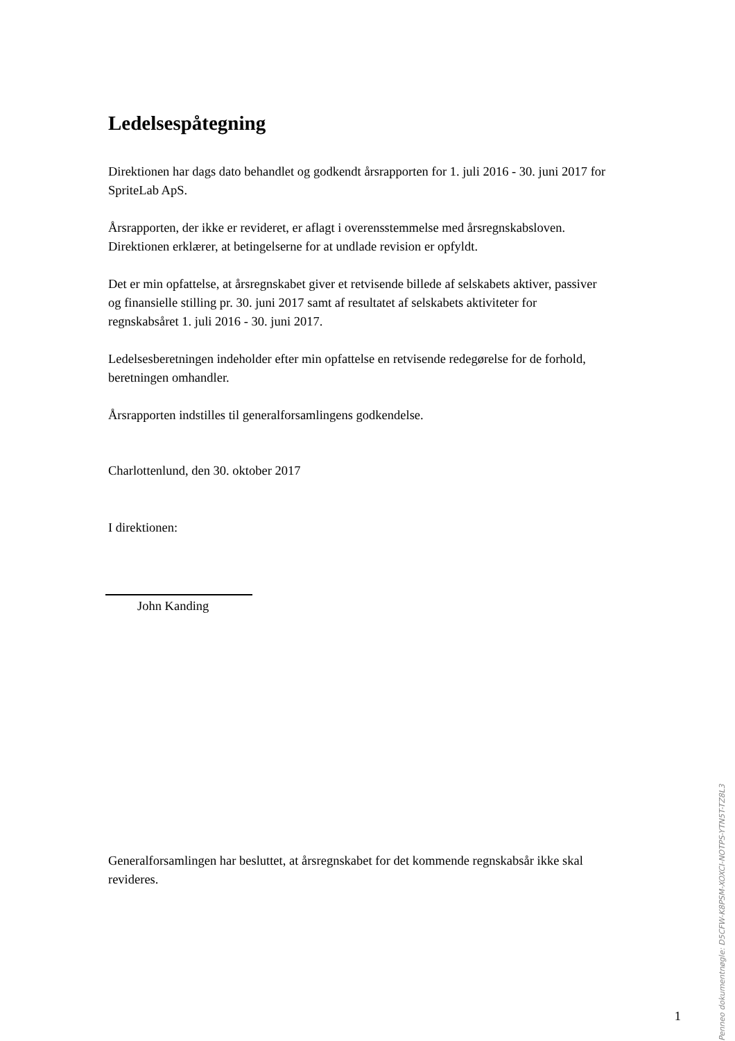Ledelsespåtegning
Direktionen har dags dato behandlet og godkendt årsrapporten for 1. juli 2016 - 30. juni 2017 for SpriteLab ApS.
Årsrapporten, der ikke er revideret, er aflagt i overensstemmelse med årsregnskabsloven. Direktionen erklærer, at betingelserne for at undlade revision er opfyldt.
Det er min opfattelse, at årsregnskabet giver et retvisende billede af selskabets aktiver, passiver og finansielle stilling pr. 30. juni 2017 samt af resultatet af selskabets aktiviteter for regnskabsåret 1. juli 2016 - 30. juni 2017.
Ledelsesberetningen indeholder efter min opfattelse en retvisende redegørelse for de forhold, beretningen omhandler.
Årsrapporten indstilles til generalforsamlingens godkendelse.
Charlottenlund, den 30. oktober 2017
I direktionen:
John Kanding
Generalforsamlingen har besluttet, at årsregnskabet for det kommende regnskabsår ikke skal revideres.
1
Penneo dokumentnøgle: D5CFW-K8PSM-XOXCI-NOTPS-YTN5T-TZ8L3